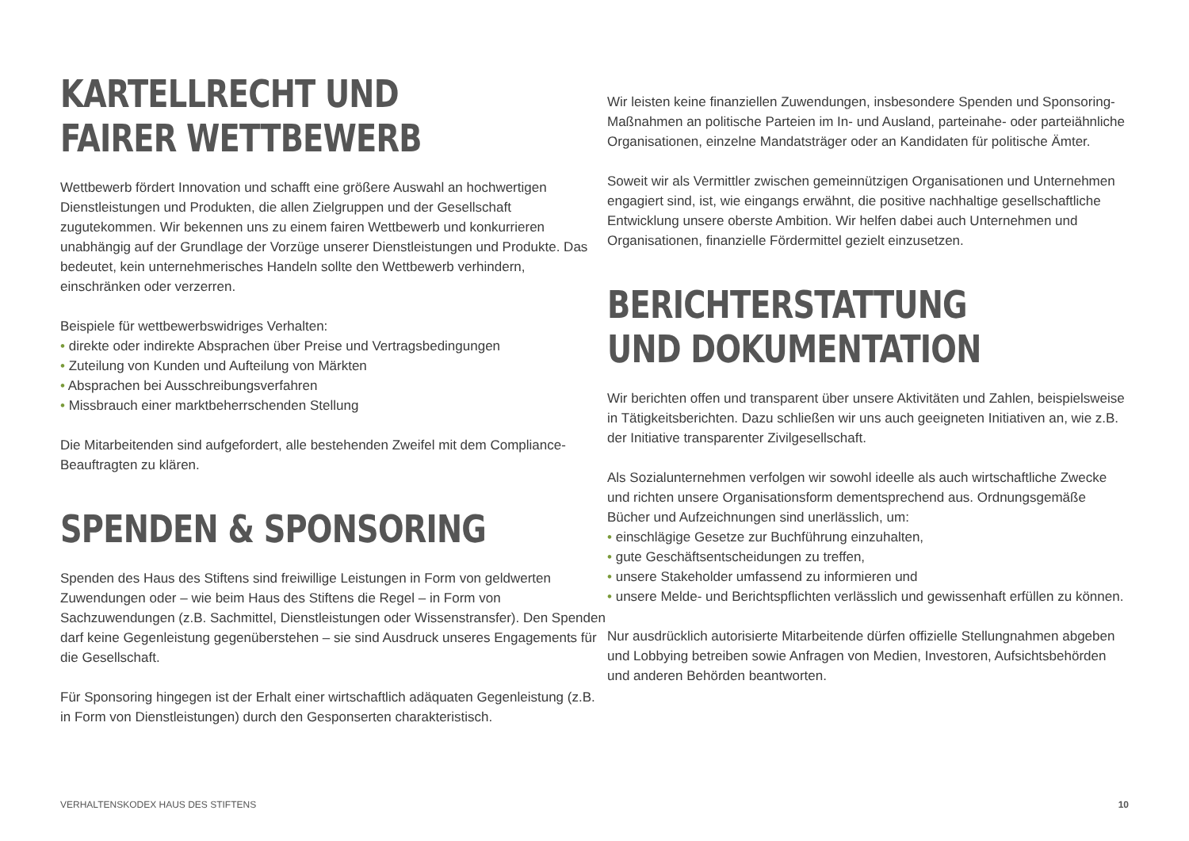KARTELLRECHT UND
FAIRER WETTBEWERB
Wettbewerb fördert Innovation und schafft eine größere Auswahl an hochwertigen Dienstleistungen und Produkten, die allen Zielgruppen und der Gesellschaft zugutekommen. Wir bekennen uns zu einem fairen Wettbewerb und konkurrieren unabhängig auf der Grundlage der Vorzüge unserer Dienstleistungen und Produkte. Das bedeutet, kein unternehmerisches Handeln sollte den Wettbewerb verhindern, einschränken oder verzerren.
Beispiele für wettbewerbswidriges Verhalten:
• direkte oder indirekte Absprachen über Preise und Vertragsbedingungen
• Zuteilung von Kunden und Aufteilung von Märkten
• Absprachen bei Ausschreibungsverfahren
• Missbrauch einer marktbeherrschenden Stellung
Die Mitarbeitenden sind aufgefordert, alle bestehenden Zweifel mit dem Compliance-Beauftragten zu klären.
SPENDEN & SPONSORING
Spenden des Haus des Stiftens sind freiwillige Leistungen in Form von geldwerten Zuwendungen oder – wie beim Haus des Stiftens die Regel – in Form von Sachzuwendungen (z.B. Sachmittel, Dienstleistungen oder Wissenstransfer). Den Spenden darf keine Gegenleistung gegenüberstehen – sie sind Ausdruck unseres Engagements für die Gesellschaft.
Für Sponsoring hingegen ist der Erhalt einer wirtschaftlich adäquaten Gegenleistung (z.B. in Form von Dienstleistungen) durch den Gesponserten charakteristisch.
Wir leisten keine finanziellen Zuwendungen, insbesondere Spenden und Sponsoring-Maßnahmen an politische Parteien im In- und Ausland, parteinahe- oder parteiähnliche Organisationen, einzelne Mandatsträger oder an Kandidaten für politische Ämter.
Soweit wir als Vermittler zwischen gemeinnützigen Organisationen und Unternehmen engagiert sind, ist, wie eingangs erwähnt, die positive nachhaltige gesellschaftliche Entwicklung unsere oberste Ambition. Wir helfen dabei auch Unternehmen und Organisationen, finanzielle Fördermittel gezielt einzusetzen.
BERICHTERSTATTUNG
UND DOKUMENTATION
Wir berichten offen und transparent über unsere Aktivitäten und Zahlen, beispielsweise in Tätigkeitsberichten. Dazu schließen wir uns auch geeigneten Initiativen an, wie z.B. der Initiative transparenter Zivilgesellschaft.
Als Sozialunternehmen verfolgen wir sowohl ideelle als auch wirtschaftliche Zwecke und richten unsere Organisationsform dementsprechend aus. Ordnungsgemäße Bücher und Aufzeichnungen sind unerlässlich, um:
• einschlägige Gesetze zur Buchführung einzuhalten,
• gute Geschäftsentscheidungen zu treffen,
• unsere Stakeholder umfassend zu informieren und
• unsere Melde- und Berichtspflichten verlässlich und gewissenhaft erfüllen zu können.
Nur ausdrücklich autorisierte Mitarbeitende dürfen offizielle Stellungnahmen abgeben und Lobbying betreiben sowie Anfragen von Medien, Investoren, Aufsichtsbehörden und anderen Behörden beantworten.
VERHALTENSKODEX HAUS DES STIFTENS 10